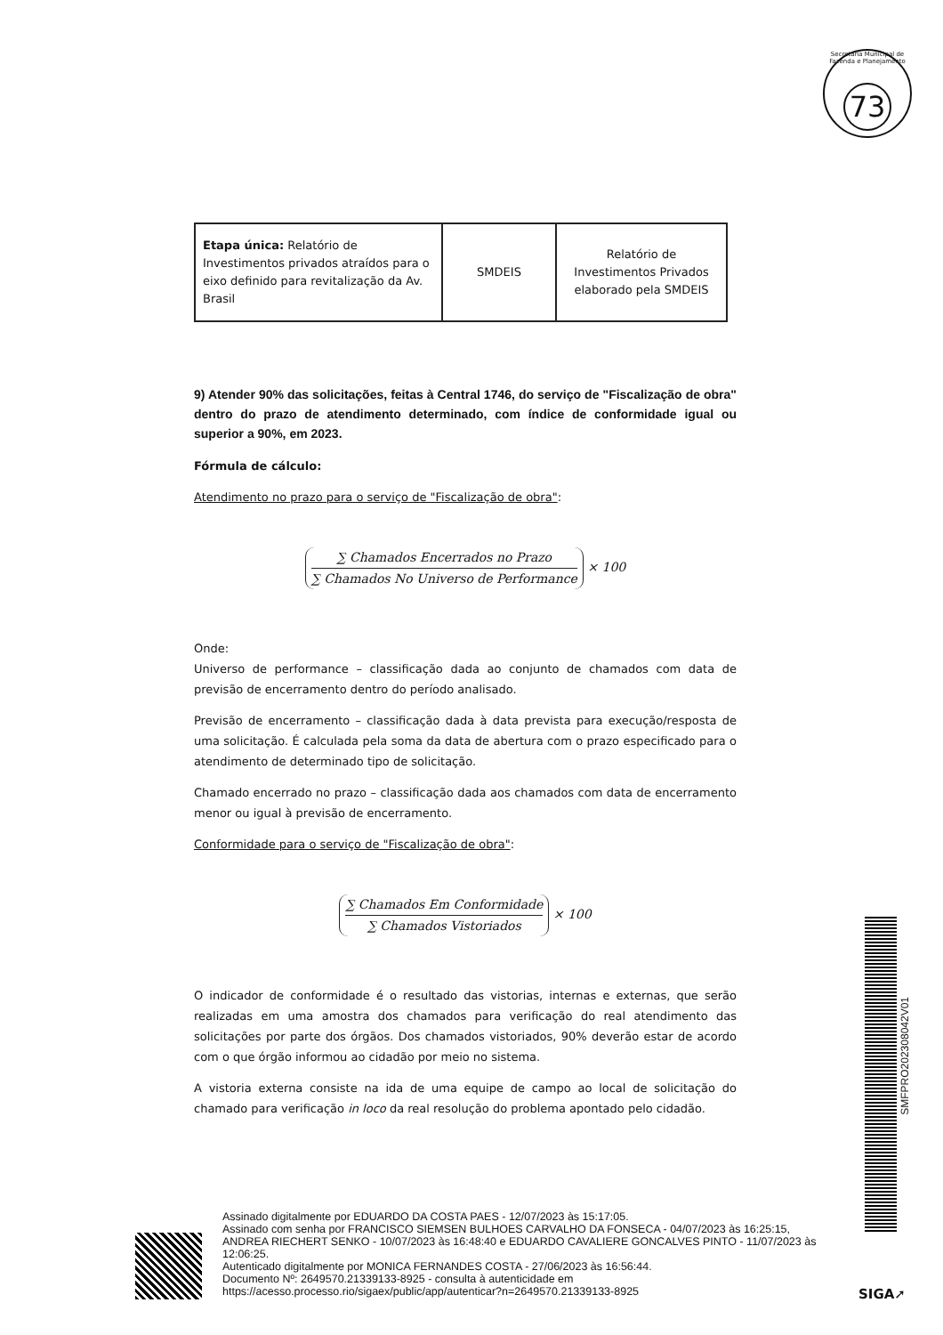Secretaria Municipal de Fazenda e Planejamento
73
| Etapa única: Relatório de Investimentos privados atraídos para o eixo definido para revitalização da Av. Brasil | SMDEIS | Relatório de Investimentos Privados elaborado pela SMDEIS |
9) Atender 90% das solicitações, feitas à Central 1746, do serviço de "Fiscalização de obra" dentro do prazo de atendimento determinado, com índice de conformidade igual ou superior a 90%, em 2023.
Fórmula de cálculo:
Atendimento no prazo para o serviço de "Fiscalização de obra":
∑ Chamados Encerrados no Prazo
∑ Chamados No Universo de Performance
× 100
Onde:
Universo de performance – classificação dada ao conjunto de chamados com data de previsão de encerramento dentro do período analisado.
Previsão de encerramento – classificação dada à data prevista para execução/resposta de uma solicitação. É calculada pela soma da data de abertura com o prazo especificado para o atendimento de determinado tipo de solicitação.
Chamado encerrado no prazo – classificação dada aos chamados com data de encerramento menor ou igual à previsão de encerramento.
Conformidade para o serviço de "Fiscalização de obra":
∑ Chamados Em Conformidade
∑ Chamados Vistoriados
× 100
O indicador de conformidade é o resultado das vistorias, internas e externas, que serão realizadas em uma amostra dos chamados para verificação do real atendimento das solicitações por parte dos órgãos. Dos chamados vistoriados, 90% deverão estar de acordo com o que órgão informou ao cidadão por meio no sistema.
A vistoria externa consiste na ida de uma equipe de campo ao local de solicitação do chamado para verificação in loco da real resolução do problema apontado pelo cidadão.
SMFPRO202308042V01
Assinado digitalmente por EDUARDO DA COSTA PAES - 12/07/2023 às 15:17:05.
Assinado com senha por FRANCISCO SIEMSEN BULHOES CARVALHO DA FONSECA - 04/07/2023 às 16:25:15, ANDREA RIECHERT SENKO - 10/07/2023 às 16:48:40 e EDUARDO CAVALIERE GONCALVES PINTO - 11/07/2023 às 12:06:25.
Autenticado digitalmente por MONICA FERNANDES COSTA - 27/06/2023 às 16:56:44.
Documento Nº: 2649570.21339133-8925 - consulta à autenticidade em
https://acesso.processo.rio/sigaex/public/app/autenticar?n=2649570.21339133-8925
SIGA➚